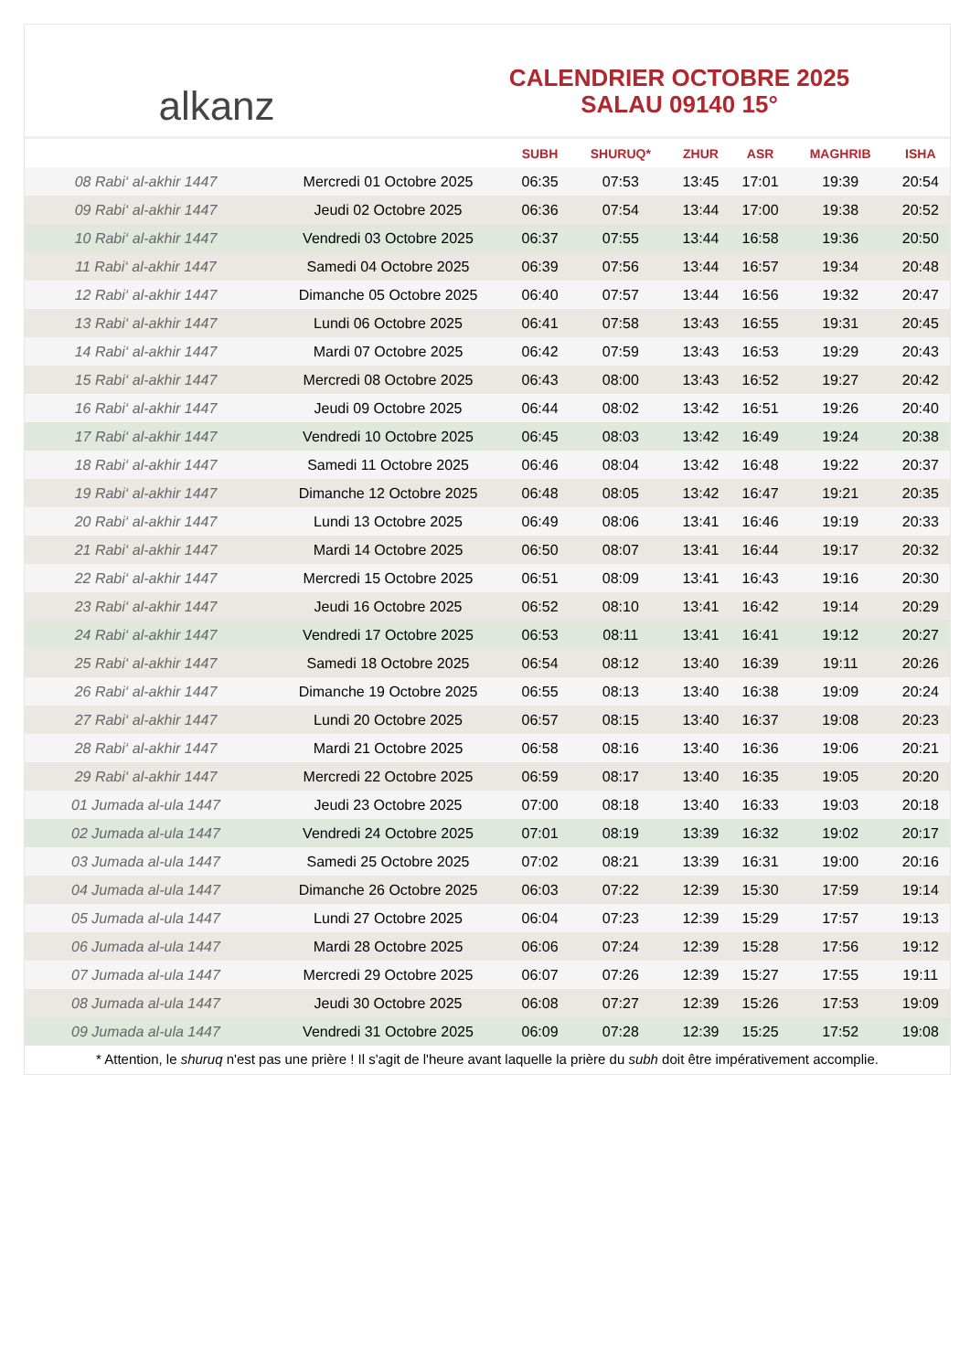alkanz
CALENDRIER OCTOBRE 2025
SALAU 09140 15°
| | | SUBH | SHURUQ* | ZHUR | ASR | MAGHRIB | ISHA |
| --- | --- | --- | --- | --- | --- | --- | --- |
| 08 Rabi‘ al-akhir 1447 | Mercredi 01 Octobre 2025 | 06:35 | 07:53 | 13:45 | 17:01 | 19:39 | 20:54 |
| 09 Rabi‘ al-akhir 1447 | Jeudi 02 Octobre 2025 | 06:36 | 07:54 | 13:44 | 17:00 | 19:38 | 20:52 |
| 10 Rabi‘ al-akhir 1447 | Vendredi 03 Octobre 2025 | 06:37 | 07:55 | 13:44 | 16:58 | 19:36 | 20:50 |
| 11 Rabi‘ al-akhir 1447 | Samedi 04 Octobre 2025 | 06:39 | 07:56 | 13:44 | 16:57 | 19:34 | 20:48 |
| 12 Rabi‘ al-akhir 1447 | Dimanche 05 Octobre 2025 | 06:40 | 07:57 | 13:44 | 16:56 | 19:32 | 20:47 |
| 13 Rabi‘ al-akhir 1447 | Lundi 06 Octobre 2025 | 06:41 | 07:58 | 13:43 | 16:55 | 19:31 | 20:45 |
| 14 Rabi‘ al-akhir 1447 | Mardi 07 Octobre 2025 | 06:42 | 07:59 | 13:43 | 16:53 | 19:29 | 20:43 |
| 15 Rabi‘ al-akhir 1447 | Mercredi 08 Octobre 2025 | 06:43 | 08:00 | 13:43 | 16:52 | 19:27 | 20:42 |
| 16 Rabi‘ al-akhir 1447 | Jeudi 09 Octobre 2025 | 06:44 | 08:02 | 13:42 | 16:51 | 19:26 | 20:40 |
| 17 Rabi‘ al-akhir 1447 | Vendredi 10 Octobre 2025 | 06:45 | 08:03 | 13:42 | 16:49 | 19:24 | 20:38 |
| 18 Rabi‘ al-akhir 1447 | Samedi 11 Octobre 2025 | 06:46 | 08:04 | 13:42 | 16:48 | 19:22 | 20:37 |
| 19 Rabi‘ al-akhir 1447 | Dimanche 12 Octobre 2025 | 06:48 | 08:05 | 13:42 | 16:47 | 19:21 | 20:35 |
| 20 Rabi‘ al-akhir 1447 | Lundi 13 Octobre 2025 | 06:49 | 08:06 | 13:41 | 16:46 | 19:19 | 20:33 |
| 21 Rabi‘ al-akhir 1447 | Mardi 14 Octobre 2025 | 06:50 | 08:07 | 13:41 | 16:44 | 19:17 | 20:32 |
| 22 Rabi‘ al-akhir 1447 | Mercredi 15 Octobre 2025 | 06:51 | 08:09 | 13:41 | 16:43 | 19:16 | 20:30 |
| 23 Rabi‘ al-akhir 1447 | Jeudi 16 Octobre 2025 | 06:52 | 08:10 | 13:41 | 16:42 | 19:14 | 20:29 |
| 24 Rabi‘ al-akhir 1447 | Vendredi 17 Octobre 2025 | 06:53 | 08:11 | 13:41 | 16:41 | 19:12 | 20:27 |
| 25 Rabi‘ al-akhir 1447 | Samedi 18 Octobre 2025 | 06:54 | 08:12 | 13:40 | 16:39 | 19:11 | 20:26 |
| 26 Rabi‘ al-akhir 1447 | Dimanche 19 Octobre 2025 | 06:55 | 08:13 | 13:40 | 16:38 | 19:09 | 20:24 |
| 27 Rabi‘ al-akhir 1447 | Lundi 20 Octobre 2025 | 06:57 | 08:15 | 13:40 | 16:37 | 19:08 | 20:23 |
| 28 Rabi‘ al-akhir 1447 | Mardi 21 Octobre 2025 | 06:58 | 08:16 | 13:40 | 16:36 | 19:06 | 20:21 |
| 29 Rabi‘ al-akhir 1447 | Mercredi 22 Octobre 2025 | 06:59 | 08:17 | 13:40 | 16:35 | 19:05 | 20:20 |
| 01 Jumada al-ula 1447 | Jeudi 23 Octobre 2025 | 07:00 | 08:18 | 13:40 | 16:33 | 19:03 | 20:18 |
| 02 Jumada al-ula 1447 | Vendredi 24 Octobre 2025 | 07:01 | 08:19 | 13:39 | 16:32 | 19:02 | 20:17 |
| 03 Jumada al-ula 1447 | Samedi 25 Octobre 2025 | 07:02 | 08:21 | 13:39 | 16:31 | 19:00 | 20:16 |
| 04 Jumada al-ula 1447 | Dimanche 26 Octobre 2025 | 06:03 | 07:22 | 12:39 | 15:30 | 17:59 | 19:14 |
| 05 Jumada al-ula 1447 | Lundi 27 Octobre 2025 | 06:04 | 07:23 | 12:39 | 15:29 | 17:57 | 19:13 |
| 06 Jumada al-ula 1447 | Mardi 28 Octobre 2025 | 06:06 | 07:24 | 12:39 | 15:28 | 17:56 | 19:12 |
| 07 Jumada al-ula 1447 | Mercredi 29 Octobre 2025 | 06:07 | 07:26 | 12:39 | 15:27 | 17:55 | 19:11 |
| 08 Jumada al-ula 1447 | Jeudi 30 Octobre 2025 | 06:08 | 07:27 | 12:39 | 15:26 | 17:53 | 19:09 |
| 09 Jumada al-ula 1447 | Vendredi 31 Octobre 2025 | 06:09 | 07:28 | 12:39 | 15:25 | 17:52 | 19:08 |
* Attention, le shuruq n'est pas une prière ! Il s'agit de l'heure avant laquelle la prière du subh doit être impérativement accomplie.